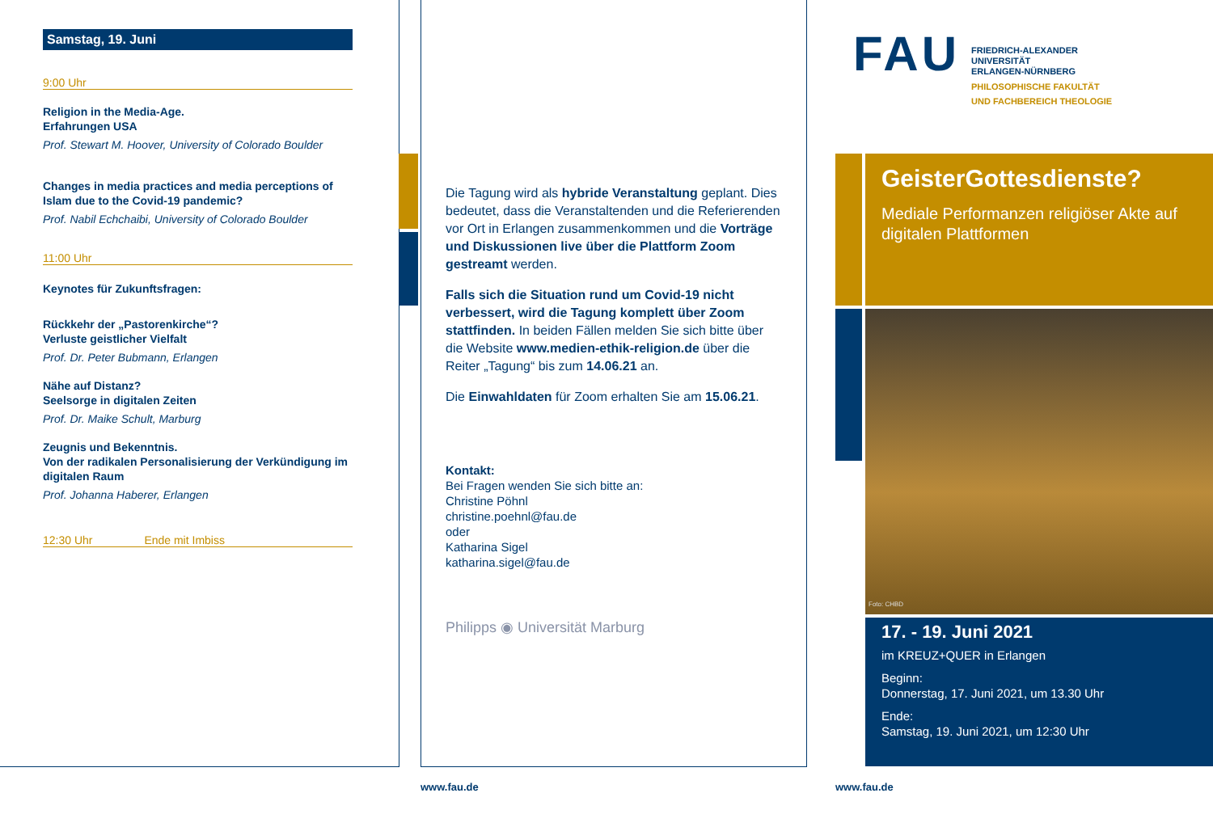Samstag, 19. Juni
9:00 Uhr
Religion in the Media-Age.
Erfahrungen USA
Prof. Stewart M. Hoover, University of Colorado Boulder
Changes in media practices and media perceptions of Islam due to the Covid-19 pandemic?
Prof. Nabil Echchaibi, University of Colorado Boulder
11:00 Uhr
Keynotes für Zukunftsfragen:
Rückkehr der „Pastorenkirche“?
Verluste geistlicher Vielfalt
Prof. Dr. Peter Bubmann, Erlangen
Nähe auf Distanz?
Seelsorge in digitalen Zeiten
Prof. Dr. Maike Schult, Marburg
Zeugnis und Bekenntnis.
Von der radikalen Personalisierung der Verkündigung im digitalen Raum
Prof. Johanna Haberer, Erlangen
12:30 Uhr Ende mit Imbiss
Die Tagung wird als hybride Veranstaltung geplant. Dies bedeutet, dass die Veranstaltenden und die Referierenden vor Ort in Erlangen zusammenkommen und die Vorträge und Diskussionen live über die Plattform Zoom gestreamt werden.
Falls sich die Situation rund um Covid-19 nicht verbessert, wird die Tagung komplett über Zoom stattfinden. In beiden Fällen melden Sie sich bitte über die Website www.medien-ethik-religion.de über die Reiter „Tagung“ bis zum 14.06.21 an.
Die Einwahldaten für Zoom erhalten Sie am 15.06.21.
Kontakt:
Bei Fragen wenden Sie sich bitte an:
Christine Pöhnl
christine.poehnl@fau.de
oder
Katharina Sigel
katharina.sigel@fau.de
Philipps ◉ Universität Marburg
FAU
FRIEDRICH-ALEXANDER
UNIVERSITÄT
ERLANGEN-NÜRNBERG
PHILOSOPHISCHE FAKULTÄT
UND FACHBEREICH THEOLOGIE
GeisterGottesdienste?
Mediale Performanzen religiöser Akte auf digitalen Plattformen
Foto: CHBD
17. - 19. Juni 2021
im KREUZ+QUER in Erlangen
Beginn:
Donnerstag, 17. Juni 2021, um 13.30 Uhr
Ende:
Samstag, 19. Juni 2021, um 12:30 Uhr
www.fau.de www.fau.de